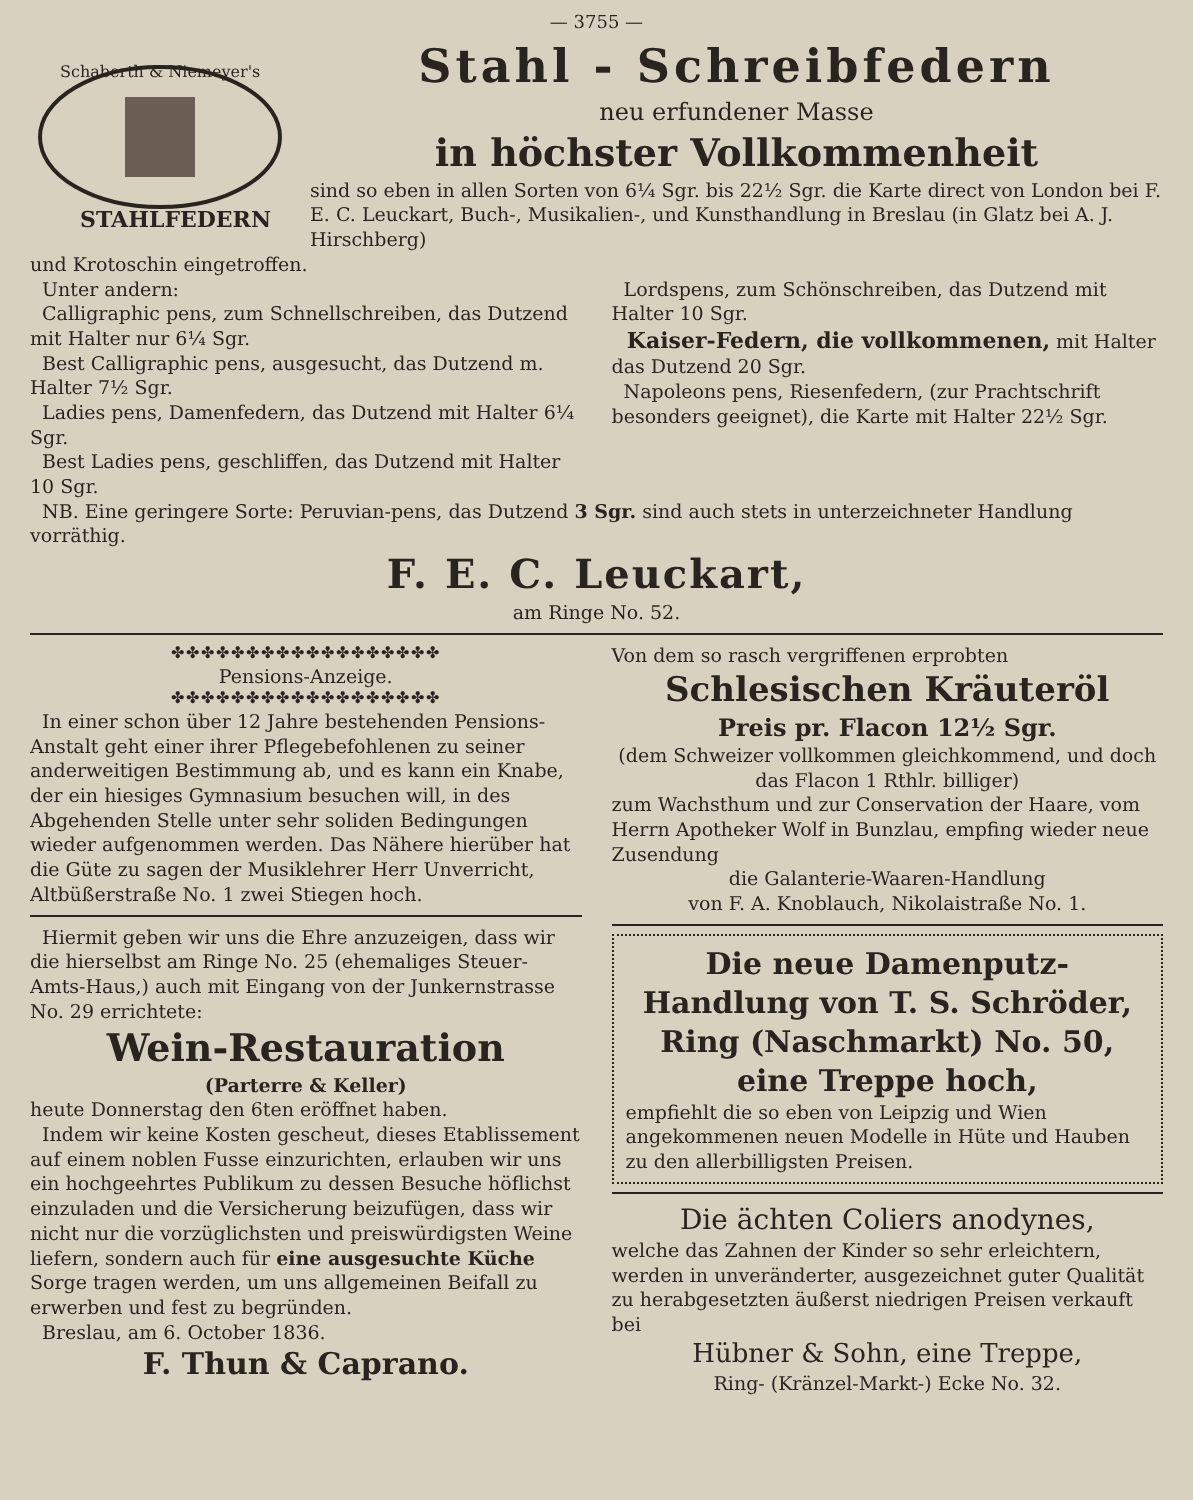— 3755 —
Schaberth & Niemeyer's
STAHLFEDERN
Stahl - Schreibfedern
neu erfundener Masse
in höchster Vollkommenheit
sind so eben in allen Sorten von 6¼ Sgr. bis 22½ Sgr. die Karte direct von London bei F. E. C. Leuckart, Buch-, Musikalien-, und Kunsthandlung in Breslau (in Glatz bei A. J. Hirschberg)
und Krotoschin eingetroffen.
Unter andern:
Calligraphic pens, zum Schnellschreiben, das Dutzend mit Halter nur 6¼ Sgr.
Best Calligraphic pens, ausgesucht, das Dutzend m. Halter 7½ Sgr.
Ladies pens, Damenfedern, das Dutzend mit Halter 6¼ Sgr.
Best Ladies pens, geschliffen, das Dutzend mit Halter 10 Sgr.
Lordspens, zum Schönschreiben, das Dutzend mit Halter 10 Sgr.
Kaiser-Federn, die vollkommenen, mit Halter das Dutzend 20 Sgr.
Napoleons pens, Riesenfedern, (zur Prachtschrift besonders geeignet), die Karte mit Halter 22½ Sgr.
NB. Eine geringere Sorte: Peruvian-pens, das Dutzend 3 Sgr. sind auch stets in unterzeichneter Handlung vorräthig.
F. E. C. Leuckart,
am Ringe No. 52.
✤✤✤✤✤✤✤✤✤✤✤✤✤✤✤✤✤✤
Pensions-Anzeige.
✤✤✤✤✤✤✤✤✤✤✤✤✤✤✤✤✤✤
In einer schon über 12 Jahre bestehenden Pensions-Anstalt geht einer ihrer Pflegebefohlenen zu seiner anderweitigen Bestimmung ab, und es kann ein Knabe, der ein hiesiges Gymnasium besuchen will, in des Abgehenden Stelle unter sehr soliden Bedingungen wieder aufgenommen werden. Das Nähere hierüber hat die Güte zu sagen der Musiklehrer Herr Unverricht, Altbüßerstraße No. 1 zwei Stiegen hoch.
Hiermit geben wir uns die Ehre anzuzeigen, dass wir die hierselbst am Ringe No. 25 (ehemaliges Steuer-Amts-Haus,) auch mit Eingang von der Junkernstrasse No. 29 errichtete:
Wein-Restauration
(Parterre & Keller)
heute Donnerstag den 6ten eröffnet haben.
Indem wir keine Kosten gescheut, dieses Etablissement auf einem noblen Fusse einzurichten, erlauben wir uns ein hochgeehrtes Publikum zu dessen Besuche höflichst einzuladen und die Versicherung beizufügen, dass wir nicht nur die vorzüglichsten und preiswürdigsten Weine liefern, sondern auch für eine ausgesuchte Küche Sorge tragen werden, um uns allgemeinen Beifall zu erwerben und fest zu begründen.
Breslau, am 6. October 1836.
F. Thun & Caprano.
Von dem so rasch vergriffenen erprobten
Schlesischen Kräuteröl
Preis pr. Flacon 12½ Sgr.
(dem Schweizer vollkommen gleichkommend, und doch das Flacon 1 Rthlr. billiger)
zum Wachsthum und zur Conservation der Haare, vom Herrn Apotheker Wolf in Bunzlau, empfing wieder neue Zusendung
die Galanterie-Waaren-Handlung
von F. A. Knoblauch, Nikolaistraße No. 1.
Die neue Damenputz-Handlung von T. S. Schröder, Ring (Naschmarkt) No. 50, eine Treppe hoch,
empfiehlt die so eben von Leipzig und Wien angekommenen neuen Modelle in Hüte und Hauben zu den allerbilligsten Preisen.
Die ächten Coliers anodynes,
welche das Zahnen der Kinder so sehr erleichtern, werden in unveränderter, ausgezeichnet guter Qualität zu herabgesetzten äußerst niedrigen Preisen verkauft bei
Hübner & Sohn, eine Treppe,
Ring- (Kränzel-Markt-) Ecke No. 32.